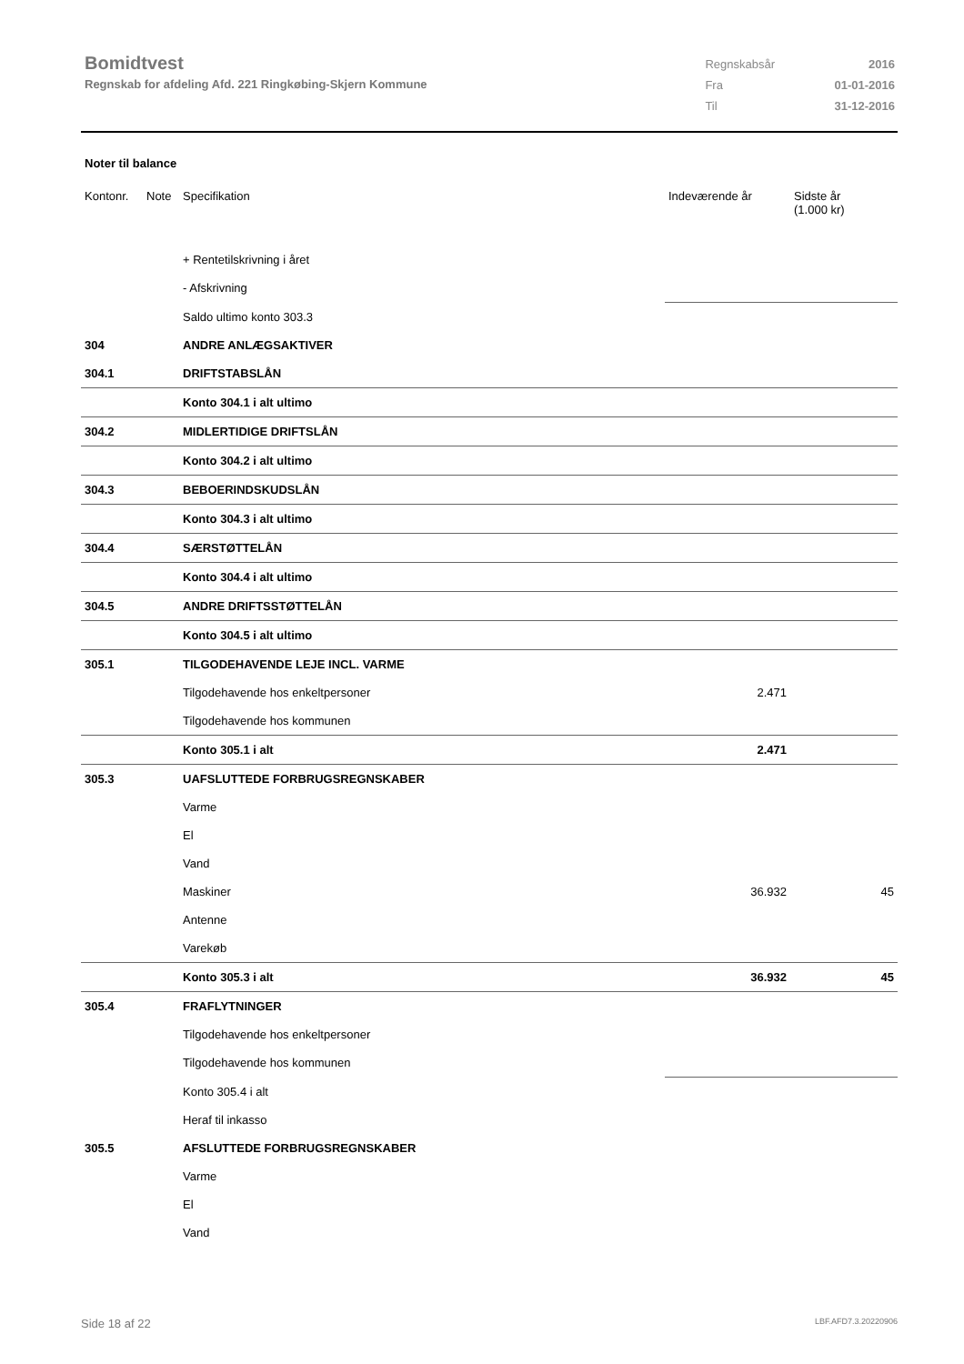Bomidtvest
Regnskab for afdeling Afd. 221 Ringkøbing-Skjern Kommune
| Regnskabsår | 2016 |
| Fra | 01-01-2016 |
| Til | 31-12-2016 |
Noter til balance
| Kontonr. | Note | Specifikation | Indeværende år | Sidste år (1.000 kr) |
| --- | --- | --- | --- | --- |
| | | + Rentetilskrivning i året | | |
| | | - Afskrivning | | |
| | | Saldo ultimo konto 303.3 | | |
| 304 | | ANDRE ANLÆGSAKTIVER | | |
| 304.1 | | DRIFTSTABSLÅN | | |
| | | Konto 304.1 i alt ultimo | | |
| 304.2 | | MIDLERTIDIGE DRIFTSLÅN | | |
| | | Konto 304.2 i alt ultimo | | |
| 304.3 | | BEBOERINDSKUDSLÅN | | |
| | | Konto 304.3 i alt ultimo | | |
| 304.4 | | SÆRSTØTTELÅN | | |
| | | Konto 304.4 i alt ultimo | | |
| 304.5 | | ANDRE DRIFTSSTØTTELÅN | | |
| | | Konto 304.5 i alt ultimo | | |
| 305.1 | | TILGODEHAVENDE LEJE INCL. VARME | | |
| | | Tilgodehavende hos enkeltpersoner | 2.471 | |
| | | Tilgodehavende hos kommunen | | |
| | | Konto 305.1 i alt | 2.471 | |
| 305.3 | | UAFSLUTTEDE FORBRUGSREGNSKABER | | |
| | | Varme | | |
| | | El | | |
| | | Vand | | |
| | | Maskiner | 36.932 | 45 |
| | | Antenne | | |
| | | Varekøb | | |
| | | Konto 305.3 i alt | 36.932 | 45 |
| 305.4 | | FRAFLYTNINGER | | |
| | | Tilgodehavende hos enkeltpersoner | | |
| | | Tilgodehavende hos kommunen | | |
| | | Konto 305.4 i alt | | |
| | | Heraf til inkasso | | |
| 305.5 | | AFSLUTTEDE FORBRUGSREGNSKABER | | |
| | | Varme | | |
| | | El | | |
| | | Vand | | |
Side 18 af 22 LBF.AFD7.3.20220906